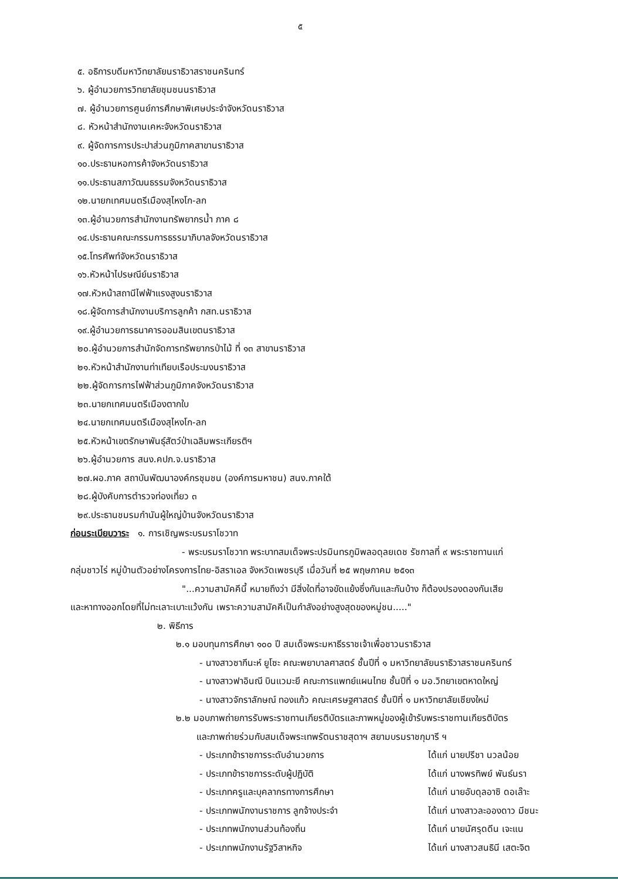๕
๕. อธิการบดีมหาวิทยาลัยนราธิวาสราชนครินทร์
๖. ผู้อำนวยการวิทยาลัยชุมชนนราธิวาส
๗. ผู้อำนวยการศูนย์การศึกษาพิเศษประจำจังหวัดนราธิวาส
๘. หัวหน้าสำนักงานเคหะจังหวัดนราธิวาส
๙. ผู้จัดการการประปาส่วนภูมิภาคสาขานราธิวาส
๑๐.ประธานหอการค้าจังหวัดนราธิวาส
๑๑.ประธานสภาวัฒนธรรมจังหวัดนราธิวาส
๑๒.นายกเทศมนตรีเมืองสุไหงโก-ลก
๑๓.ผู้อำนวยการสำนักงานทรัพยากรน้ำ ภาค ๘
๑๔.ประธานคณะกรรมการธรรมาภิบาลจังหวัดนราธิวาส
๑๕.โทรศัพท์จังหวัดนราธิวาส
๑๖.หัวหน้าไปรษณีย์นราธิวาส
๑๗.หัวหน้าสถานีไฟฟ้าแรงสูงนราธิวาส
๑๘.ผู้จัดการสำนักงานบริการลูกค้า กสท.นราธิวาส
๑๙.ผู้อำนวยการธนาคารออมสินเขตนราธิวาส
๒๐.ผู้อำนวยการสำนักจัดการทรัพยากรป่าไม้ ที่ ๑๓ สาขานราธิวาส
๒๑.หัวหน้าสำนักงานท่าเทียบเรือประมงนราธิวาส
๒๒.ผู้จัดการการไฟฟ้าส่วนภูมิภาคจังหวัดนราธิวาส
๒๓.นายกเทศมนตรีเมืองตากใบ
๒๔.นายกเทศมนตรีเมืองสุไหงโก-ลก
๒๕.หัวหน้าเขตรักษาพันธุ์สัตว์ป่าเฉลิมพระเกียรติฯ
๒๖.ผู้อำนวยการ สนง.คปภ.จ.นราธิวาส
๒๗.ผอ.ภาค สถาบันพัฒนาองค์กรชุมชน (องค์การมหาชน) สนง.ภาคใต้
๒๘.ผู้บังคับการตำรวจท่องเที่ยว ๓
๒๙.ประธานชมรมกำนันผู้ใหญ่บ้านจังหวัดนราธิวาส
ก่อนระเบียบวาระ ๑. การเชิญพระบรมราโชวาท
- พระบรมราโชวาท พระบาทสมเด็จพระปรมินทรภูมิพลอดุลยเดช รัชกาลที่ ๙ พระราชทานแก่
กลุ่มชาวไร่ หมู่บ้านตัวอย่างโครงการไทย-อิสราเอล จังหวัดเพชรบุรี เมื่อวันที่ ๒๕ พฤษภาคม ๒๕๑๓
"...ความสามัคคีนี้ หมายถึงว่า มีสิ่งใดที่อาจขัดแย้งซึ่งกันและกันบ้าง ก็ต้องปรองดองกันเสีย
และหาทางออกโดยที่ไม่ทะเลาะเบาะแว้งกัน เพราะความสามัคคีเป็นกำลังอย่างสูงสุดของหมู่ชน....."
๒. พิธีการ
๒.๑ มอบทุนการศึกษา ๑๐๐ ปี สมเด็จพระมหาธีรราชเจ้าเพื่อชาวนราธิวาส
- นางสาวซากีนะห์ ยูโซะ คณะพยาบาลศาสตร์ ชั้นปีที่ ๑ มหาวิทยาลัยนราธิวาสราชนครินทร์
- นางสาวฟาอินณี บินแวมะยี คณะการแพทย์แผนไทย ชั้นปีที่ ๑ มอ.วิทยาเขตหาดใหญ่
- นางสาวจักราลักษณ์ ทองแก้ว คณะเศรษฐศาสตร์ ชั้นปีที่ ๑ มหาวิทยาลัยเชียงใหม่
๒.๒ มอบภาพถ่ายการรับพระราชทานเกียรติบัตรและภาพหมู่ของผู้เข้ารับพระราชทานเกียรติบัตร
และภาพถ่ายร่วมกับสมเด็จพระเทพรัตนราชสุดาฯ สยามบรมราชกุมารี ฯ
- ประเภทข้าราชการระดับอำนวยการ ได้แก่ นายปรีชา นวลน้อย
- ประเภทข้าราชการระดับผู้ปฏิบัติ ได้แก่ นางพรทิพย์ พันธ์นรา
- ประเภทครูและบุคลากรทางการศึกษา ได้แก่ นายอับดุลอาซิ ดอเล๊าะ
- ประเภทพนักงานราชการ ลูกจ้างประจำ ได้แก่ นางสาวละอองดาว มีชนะ
- ประเภทพนักงานส่วนท้องถิ่น ได้แก่ นายนัศรุดดีน เจะแน
- ประเภทพนักงานรัฐวิสาหกิจ ได้แก่ นางสาวสนธินี เสตะจิต